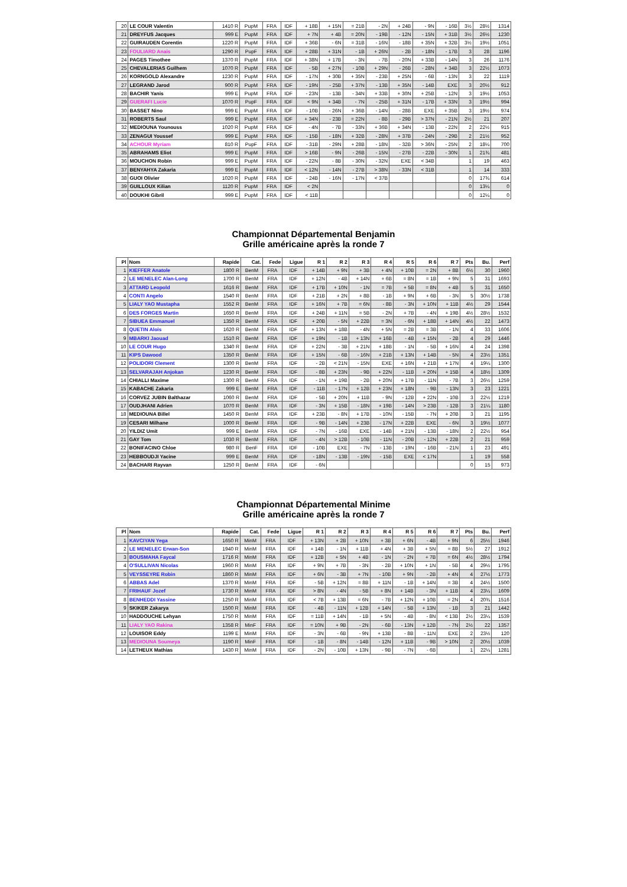| 20 | LE COUR Valentin | 1410 R | PupM | FRA | IDF | + 18B | + 15N | = 21B | - 2N | + 24B | - 9N | - 16B | 3½ | 28½ | 1314 |
| 21 | DREYFUS Jacques | 999 E | PupM | FRA | IDF | + 7N | + 4B | = 20N | - 19B | - 12N | - 15N | + 31B | 3½ | 26½ | 1230 |
| 22 | GUIRAUDEN Corentin | 1220 R | PupM | FRA | IDF | + 36B | - 6N | = 31B | - 16N | - 18B | + 35N | + 32B | 3½ | 19½ | 1051 |
| 23 | FOULIARD Anais | 1290 R | PupF | FRA | IDF | + 28B | + 31N | - 1B | + 26N | - 2B | - 18N | - 17B | 3 | 28 | 1196 |
| 24 | PAGES Timothee | 1370 R | PupM | FRA | IDF | + 38N | + 17B | - 3N | - 7B | - 20N | + 33B | - 14N | 3 | 26 | 1176 |
| 25 | CHEVALERIAS Guilhem | 1070 R | PupM | FRA | IDF | - 5B | + 27N | - 10B | + 29N | - 26B | - 28N | + 34B | 3 | 22½ | 1073 |
| 26 | KORNGOLD Alexandre | 1230 R | PupM | FRA | IDF | - 17N | + 30B | + 35N | - 23B | + 25N | - 6B | - 13N | 3 | 22 | 1119 |
| 27 | LEGRAND Jarod | 900 R | PupM | FRA | IDF | - 19N | - 25B | + 37N | - 13B | + 35N | - 14B | EXE | 3 | 20½ | 912 |
| 28 | BACHIR Yanis | 999 E | PupM | FRA | IDF | - 23N | - 13B | - 34N | + 33B | + 30N | + 25B | - 12N | 3 | 19½ | 1053 |
| 29 | GUERAFI Lucie | 1070 R | PupF | FRA | IDF | < 9N | + 34B | - 7N | - 25B | + 31N | - 17B | + 33N | 3 | 19½ | 994 |
| 30 | BASSET Nino | 999 E | PupM | FRA | IDF | - 10B | - 26N | + 36B | - 14N | - 28B | EXE | + 35B | 3 | 19½ | 974 |
| 31 | ROBERTS Saul | 999 E | PupM | FRA | IDF | + 34N | - 23B | = 22N | - 8B | - 29B | > 37N | - 21N | 2½ | 21 | 207 |
| 32 | MEDIOUNA Younouss | 1020 R | PupM | FRA | IDF | - 4N | - 7B | - 33N | + 36B | + 34N | - 13B | - 22N | 2 | 22½ | 915 |
| 33 | ZENAGUI Youssef | 999 E | PupM | FRA | IDF | - 15B | - 18N | + 32B | - 28N | + 37B | - 24N | - 29B | 2 | 21½ | 952 |
| 34 | ACHOUR Myriam | 810 R | PupF | FRA | IDF | - 31B | - 29N | + 28B | - 18N | - 32B | > 36N | - 25N | 2 | 18¼ | 700 |
| 35 | ABRAHAMS Eliot | 999 E | PupM | FRA | IDF | > 16B | - 9N | - 26B | - 15N | - 27B | - 22B | - 30N | 1 | 21¾ | 481 |
| 36 | MOUCHON Robin | 999 E | PupM | FRA | IDF | - 22N | - 8B | - 30N | - 32N | EXE | < 34B | | 1 | 19 | 463 |
| 37 | BENYAHYA Zakaria | 999 E | PupM | FRA | IDF | < 12N | - 14N | - 27B | > 38N | - 33N | < 31B | | 1 | 14 | 333 |
| 38 | GUOI Olivier | 1020 R | PupM | FRA | IDF | - 24B | - 16N | - 17N | < 37B | | | | 0 | 17¾ | 614 |
| 39 | GUILLOUX Kilian | 1120 R | PupM | FRA | IDF | < 2N | | | | | | | 0 | 13¼ | 0 |
| 40 | DOUKHI Gibril | 999 E | PupM | FRA | IDF | < 11B | | | | | | | 0 | 12¼ | 0 |
Championnat Départemental Benjamin
Grille américaine après la ronde 7
| Pl | Nom | Rapide | Cat. | Fede | Ligue | R 1 | R 2 | R 3 | R 4 | R 5 | R 6 | R 7 | Pts | Bu. | Perf |
| --- | --- | --- | --- | --- | --- | --- | --- | --- | --- | --- | --- | --- | --- | --- | --- |
| 1 | KIEFFER Anatole | 1800 R | BenM | FRA | IDF | + 14B | + 9N | + 3B | + 4N | + 10B | = 2N | + 8B | 6½ | 30 | 1960 |
| 2 | LE MENELEC Alan-Long | 1700 R | BenM | FRA | IDF | + 12N | - 4B | + 14N | + 6B | = 8N | = 1B | + 9N | 5 | 31 | 1693 |
| 3 | ATTARD Leopold | 1616 R | BenM | FRA | IDF | + 17B | + 10N | - 1N | = 7B | + 5B | = 8N | + 4B | 5 | 31 | 1650 |
| 4 | CONTI Angelo | 1540 R | BenM | FRA | IDF | + 21B | + 2N | + 8B | - 1B | + 9N | + 6B | - 3N | 5 | 30½ | 1738 |
| 5 | LIALY YAO Mustapha | 1552 R | BenM | FRA | IDF | + 16N | + 7B | = 6N | - 8B | - 3N | + 10N | + 11B | 4½ | 29 | 1544 |
| 6 | DES FORGES Martin | 1650 R | BenM | FRA | IDF | + 24B | + 11N | = 5B | - 2N | + 7B | - 4N | + 19B | 4½ | 28½ | 1532 |
| 7 | SIBUEA Emmanuel | 1350 R | BenM | FRA | IDF | + 20B | - 5N | + 22B | = 3N | - 6N | + 18B | + 14N | 4½ | 22 | 1473 |
| 8 | QUETIN Alois | 1620 R | BenM | FRA | IDF | + 13N | + 18B | - 4N | + 5N | = 2B | = 3B | - 1N | 4 | 33 | 1606 |
| 9 | MBARKI Jaouad | 1510 R | BenM | FRA | IDF | + 19N | - 1B | + 13N | + 16B | - 4B | + 15N | - 2B | 4 | 29 | 1446 |
| 10 | LE COUR Hugo | 1340 R | BenM | FRA | IDF | + 22N | - 3B | + 21N | + 18B | - 1N | - 5B | + 16N | 4 | 24 | 1398 |
| 11 | KIPS Dawood | 1350 R | BenM | FRA | IDF | + 15N | - 6B | - 16N | + 21B | + 13N | + 14B | - 5N | 4 | 23½ | 1351 |
| 12 | POLIDORI Clement | 1300 R | BenM | FRA | IDF | - 2B | < 21N | - 15N | EXE | + 16N | + 21B | + 17N | 4 | 19¼ | 1300 |
| 13 | SELVARAJAH Anjokan | 1230 R | BenM | FRA | IDF | - 8B | + 23N | - 9B | + 22N | - 11B | + 20N | + 15B | 4 | 18½ | 1309 |
| 14 | CHIALLI Maxime | 1300 R | BenM | FRA | IDF | - 1N | + 19B | - 2B | + 20N | + 17B | - 11N | - 7B | 3 | 26½ | 1259 |
| 15 | KABACHE Zakaria | 999 E | BenM | FRA | IDF | - 11B | - 17N | + 12B | + 23N | + 18N | - 9B | - 13N | 3 | 23 | 1221 |
| 16 | CORVEZ JUBIN Balthazar | 1060 R | BenM | FRA | IDF | - 5B | + 20N | + 11B | - 9N | - 12B | + 22N | - 10B | 3 | 22½ | 1219 |
| 17 | OUDJHANI Adrien | 1070 R | BenM | FRA | IDF | - 3N | + 15B | - 18N | + 19B | - 14N | > 23B | - 12B | 3 | 21¼ | 1180 |
| 18 | MEDIOUNA Billel | 1450 R | BenM | FRA | IDF | + 23B | - 8N | + 17B | - 10N | - 15B | - 7N | + 20B | 3 | 21 | 1195 |
| 19 | CESARI Milhane | 1000 R | BenM | FRA | IDF | - 9B | - 14N | + 23B | - 17N | + 22B | EXE | - 6N | 3 | 19½ | 1077 |
| 20 | YILDIZ Umit | 999 E | BenM | FRA | IDF | - 7N | - 16B | EXE | - 14B | + 21N | - 13B | - 18N | 2 | 22½ | 954 |
| 21 | GAY Tom | 1030 R | BenM | FRA | IDF | - 4N | > 12B | - 10B | - 11N | - 20B | - 12N | + 22B | 2 | 21 | 959 |
| 22 | BONIFACINO Chloe | 980 R | BenF | FRA | IDF | - 10B | EXE | - 7N | - 13B | - 19N | - 16B | - 21N | 1 | 23 | 491 |
| 23 | HEBBOUDJI Yacine | 999 E | BenM | FRA | IDF | - 18N | - 13B | - 19N | - 15B | EXE | < 17N | | 1 | 19 | 558 |
| 24 | BACHARI Rayvan | 1250 R | BenM | FRA | IDF | - 6N | | | | | | | 0 | 15 | 973 |
Championnat Départemental Minime
Grille américaine après la ronde 7
| Pl | Nom | Rapide | Cat. | Fede | Ligue | R 1 | R 2 | R 3 | R 4 | R 5 | R 6 | R 7 | Pts | Bu. | Perf |
| --- | --- | --- | --- | --- | --- | --- | --- | --- | --- | --- | --- | --- | --- | --- | --- |
| 1 | KAVCIYAN Yega | 1650 R | MinM | FRA | IDF | + 13N | + 2B | + 10N | + 3B | + 6N | - 4B | + 9N | 6 | 25½ | 1946 |
| 2 | LE MENELEC Erwan-Son | 1940 R | MinM | FRA | IDF | + 14B | - 1N | + 11B | + 4N | + 3B | + 5N | = 8B | 5½ | 27 | 1912 |
| 3 | BOUSMAHA Faycal | 1716 R | MinM | FRA | IDF | + 12B | + 5N | + 4B | - 1N | - 2N | + 7B | = 6N | 4½ | 28½ | 1794 |
| 4 | O'SULLIVAN Nicolas | 1960 R | MinM | FRA | IDF | + 9N | + 7B | - 3N | - 2B | + 10N | + 1N | - 5B | 4 | 29½ | 1795 |
| 5 | VEYSSEYRE Robin | 1860 R | MinM | FRA | IDF | + 6N | - 3B | + 7N | - 10B | + 9N | - 2B | + 4N | 4 | 27½ | 1773 |
| 6 | ABBAS Adel | 1370 R | MinM | FRA | IDF | - 5B | + 12N | = 8B | + 11N | - 1B | + 14N | = 3B | 4 | 24½ | 1500 |
| 7 | FRIHAUF Jozef | 1730 R | MinM | FRA | IDF | > 8N | - 4N | - 5B | + 8N | + 14B | - 3N | + 11B | 4 | 23¼ | 1609 |
| 8 | BENHEDDI Yassine | 1250 R | MinM | FRA | IDF | < 7B | + 13B | = 6N | - 7B | + 12N | + 10B | = 2N | 4 | 20¾ | 1516 |
| 9 | SKIKER Zakarya | 1500 R | MinM | FRA | IDF | - 4B | - 11N | + 12B | + 14N | - 5B | + 13N | - 1B | 3 | 21 | 1442 |
| 10 | HADDOUCHE Lehyan | 1750 R | MinM | FRA | IDF | = 11B | + 14N | - 1B | + 5N | - 4B | - 8N | < 13B | 2½ | 23¼ | 1539 |
| 11 | LIALY YAO Rakina | 1358 R | MinF | FRA | IDF | = 10N | + 9B | - 2N | - 6B | - 13N | + 12B | - 7N | 2½ | 22 | 1357 |
| 12 | LOUISOR Eddy | 1199 E | MinM | FRA | IDF | - 3N | - 6B | - 9N | + 13B | - 8B | - 11N | EXE | 2 | 23½ | 120 |
| 13 | MEDIOUNA Soumeya | 1190 R | MinF | FRA | IDF | - 1B | - 8N | - 14B | - 12N | + 11B | - 9B | > 10N | 2 | 20½ | 1039 |
| 14 | LETHEUX Mathias | 1430 R | MinM | FRA | IDF | - 2N | - 10B | + 13N | - 9B | - 7N | - 6B | | 1 | 22¼ | 1281 |